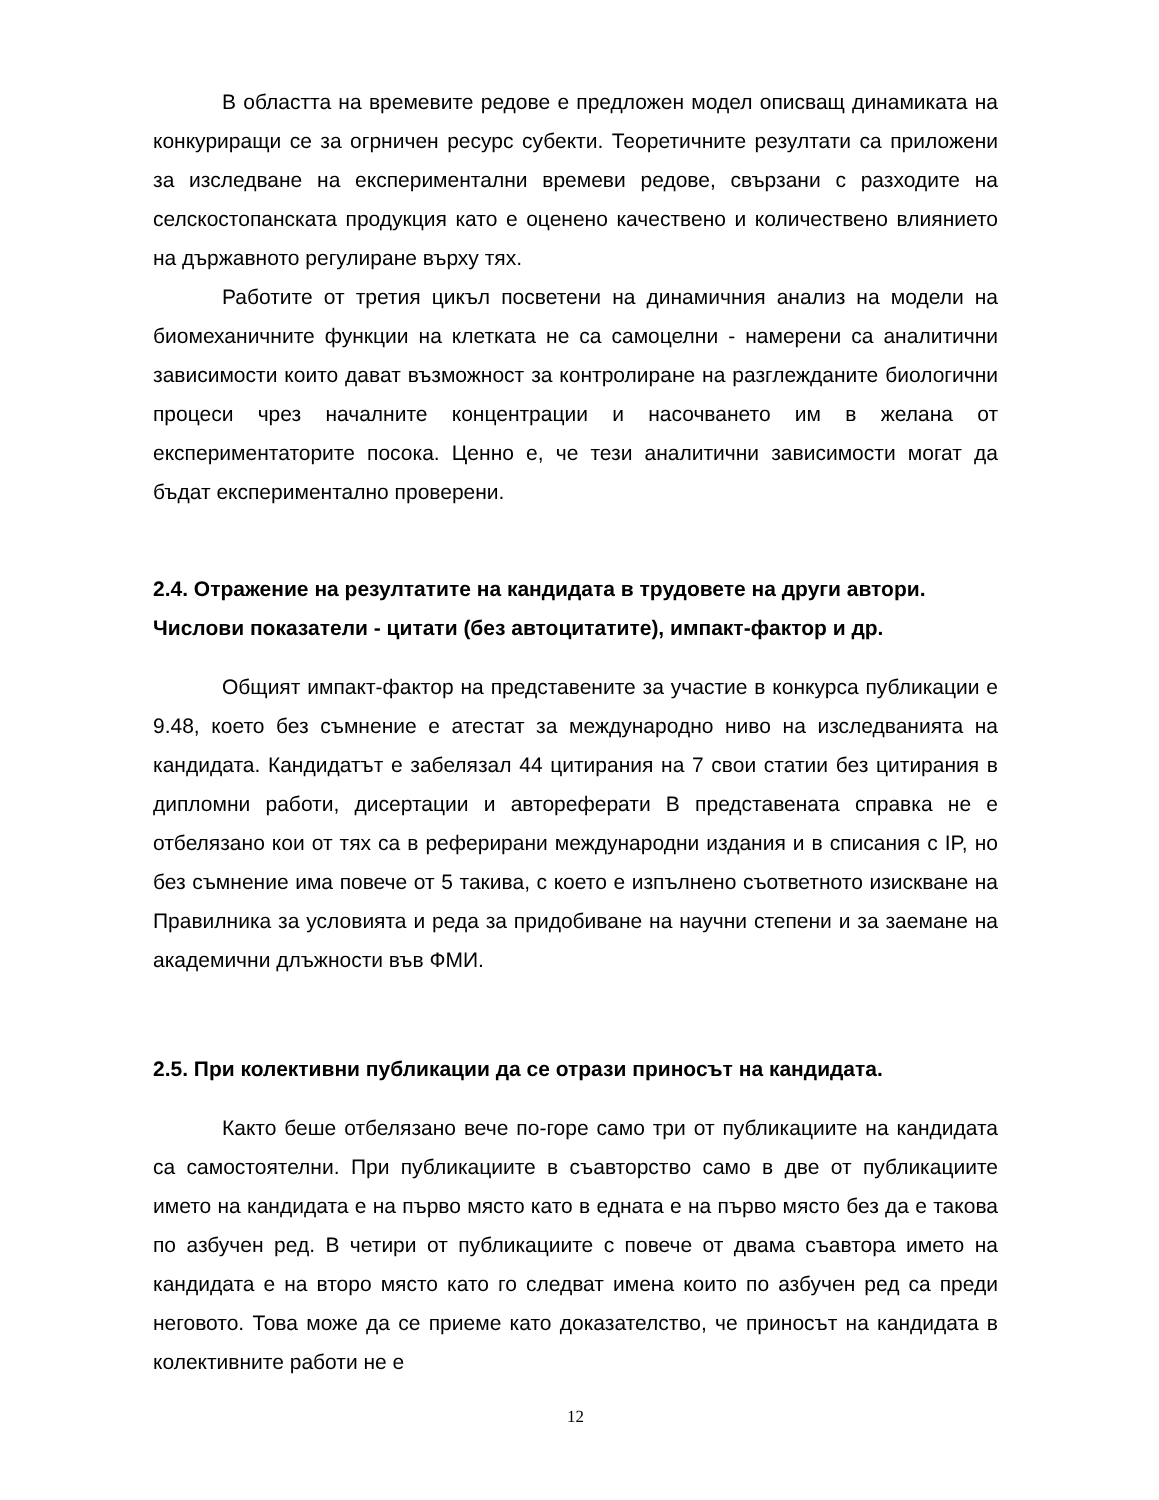В областта на времевите редове е предложен модел описващ динамиката на конкуриращи се за огрничен ресурс субекти. Теоретичните резултати са приложени за изследване на експериментални времеви редове, свързани с разходите на селскостопанската продукция като е оценено качествено и количествено влиянието на държавното регулиране върху тях.
Работите от третия цикъл посветени на динамичния анализ на модели на биомеханичните функции на клетката не са самоцелни - намерени са аналитични зависимости които дават възможност за контролиране на разглежданите биологични процеси чрез началните концентрации и насочването им в желана от експериментаторите посока. Ценно е, че тези аналитични зависимости могат да бъдат експериментално проверени.
2.4. Отражение на резултатите на кандидата в трудовете на други автори. Числови показатели - цитати (без автоцитатите), импакт-фактор и др.
Общият импакт-фактор на представените за участие в конкурса публикации е 9.48, което без съмнение е атестат за международно ниво на изследванията на кандидата. Кандидатът е забелязал 44 цитирания на 7 свои статии без цитирания в дипломни работи, дисертации и автореферати В представената справка не е отбелязано кои от тях са в реферирани международни издания и в списания с IP, но без съмнение има повече от 5 такива, с което е изпълнено съответното изискване на Правилника за условията и реда за придобиване на научни степени и за заемане на академични длъжности във ФМИ.
2.5. При колективни публикации да се отрази приносът на кандидата.
Както беше отбелязано вече по-горе само три от публикациите на кандидата са самостоятелни. При публикациите в съавторство само в две от публикациите името на кандидата е на първо място като в едната е на първо място без да е такова по азбучен ред. В четири от публикациите с повече от двама съавтора името на кандидата е на второ място като го следват имена които по азбучен ред са преди неговото. Това може да се приеме като доказателство, че приносът на кандидата в колективните работи не е
12